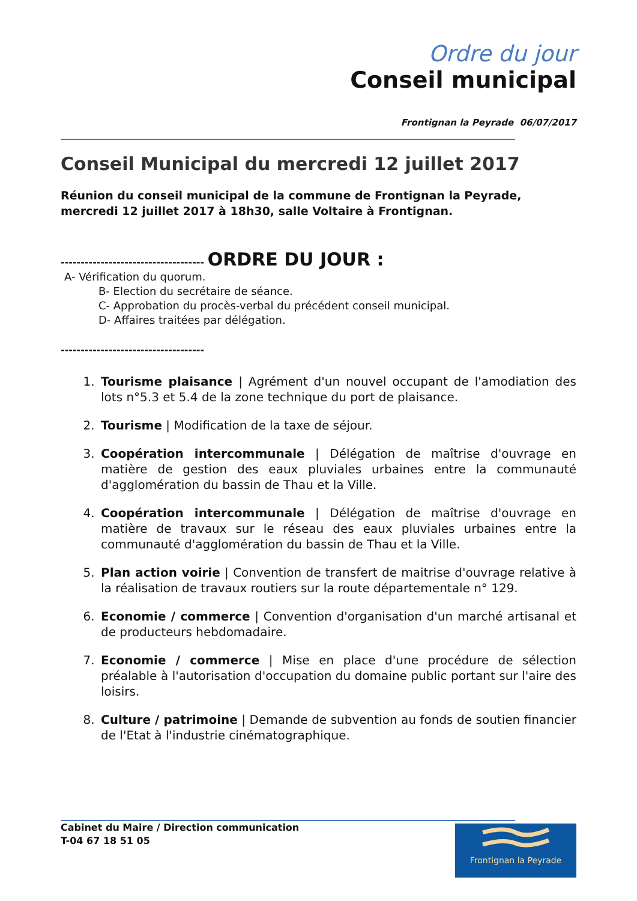Ordre du jour
Conseil municipal
Frontignan la Peyrade 06/07/2017
Conseil Municipal du mercredi 12 juillet 2017
Réunion du conseil municipal de la commune de Frontignan la Peyrade, mercredi 12 juillet 2017 à 18h30, salle Voltaire à Frontignan.
------------------------------------ ORDRE DU JOUR :
A- Vérification du quorum.
B- Election du secrétaire de séance.
C- Approbation du procès-verbal du précédent conseil municipal.
D- Affaires traitées par délégation.
------------------------------------
1. Tourisme plaisance | Agrément d'un nouvel occupant de l'amodiation des lots n°5.3 et 5.4 de la zone technique du port de plaisance.
2. Tourisme | Modification de la taxe de séjour.
3. Coopération intercommunale | Délégation de maîtrise d'ouvrage en matière de gestion des eaux pluviales urbaines entre la communauté d'agglomération du bassin de Thau et la Ville.
4. Coopération intercommunale | Délégation de maîtrise d'ouvrage en matière de travaux sur le réseau des eaux pluviales urbaines entre la communauté d'agglomération du bassin de Thau et la Ville.
5. Plan action voirie | Convention de transfert de maitrise d'ouvrage relative à la réalisation de travaux routiers sur la route départementale n° 129.
6. Economie / commerce | Convention d'organisation d'un marché artisanal et de producteurs hebdomadaire.
7. Economie / commerce | Mise en place d'une procédure de sélection préalable à l'autorisation d'occupation du domaine public portant sur l'aire des loisirs.
8. Culture / patrimoine | Demande de subvention au fonds de soutien financier de l'Etat à l'industrie cinématographique.
Frontignan la Peyrade
Cabinet du Maire / Direction communication
T-04 67 18 51 05